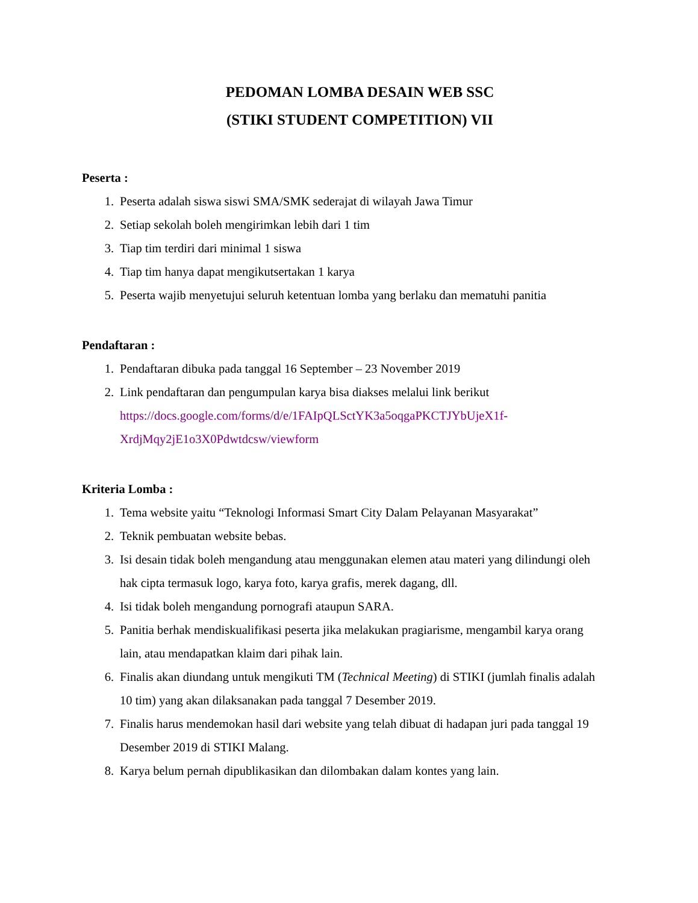PEDOMAN LOMBA DESAIN WEB SSC
(STIKI STUDENT COMPETITION) VII
Peserta :
1. Peserta adalah siswa siswi SMA/SMK sederajat di wilayah Jawa Timur
2. Setiap sekolah boleh mengirimkan lebih dari 1 tim
3. Tiap tim terdiri dari minimal 1 siswa
4. Tiap tim hanya dapat mengikutsertakan 1 karya
5. Peserta wajib menyetujui seluruh ketentuan lomba yang berlaku dan mematuhi panitia
Pendaftaran :
1. Pendaftaran dibuka pada tanggal 16 September – 23 November 2019
2. Link pendaftaran dan pengumpulan karya bisa diakses melalui link berikut https://docs.google.com/forms/d/e/1FAIpQLSctYK3a5oqgaPKCTJYbUjeX1f-XrdjMqy2jE1o3X0Pdwtdcsw/viewform
Kriteria Lomba :
1. Tema website yaitu “Teknologi Informasi Smart City Dalam Pelayanan Masyarakat”
2. Teknik pembuatan website bebas.
3. Isi desain tidak boleh mengandung atau menggunakan elemen atau materi yang dilindungi oleh hak cipta termasuk logo, karya foto, karya grafis, merek dagang, dll.
4. Isi tidak boleh mengandung pornografi ataupun SARA.
5. Panitia berhak mendiskualifikasi peserta jika melakukan pragiarisme, mengambil karya orang lain, atau mendapatkan klaim dari pihak lain.
6. Finalis akan diundang untuk mengikuti TM (Technical Meeting) di STIKI (jumlah finalis adalah 10 tim) yang akan dilaksanakan pada tanggal 7 Desember 2019.
7. Finalis harus mendemokan hasil dari website yang telah dibuat di hadapan juri pada tanggal 19 Desember 2019 di STIKI Malang.
8. Karya belum pernah dipublikasikan dan dilombakan dalam kontes yang lain.